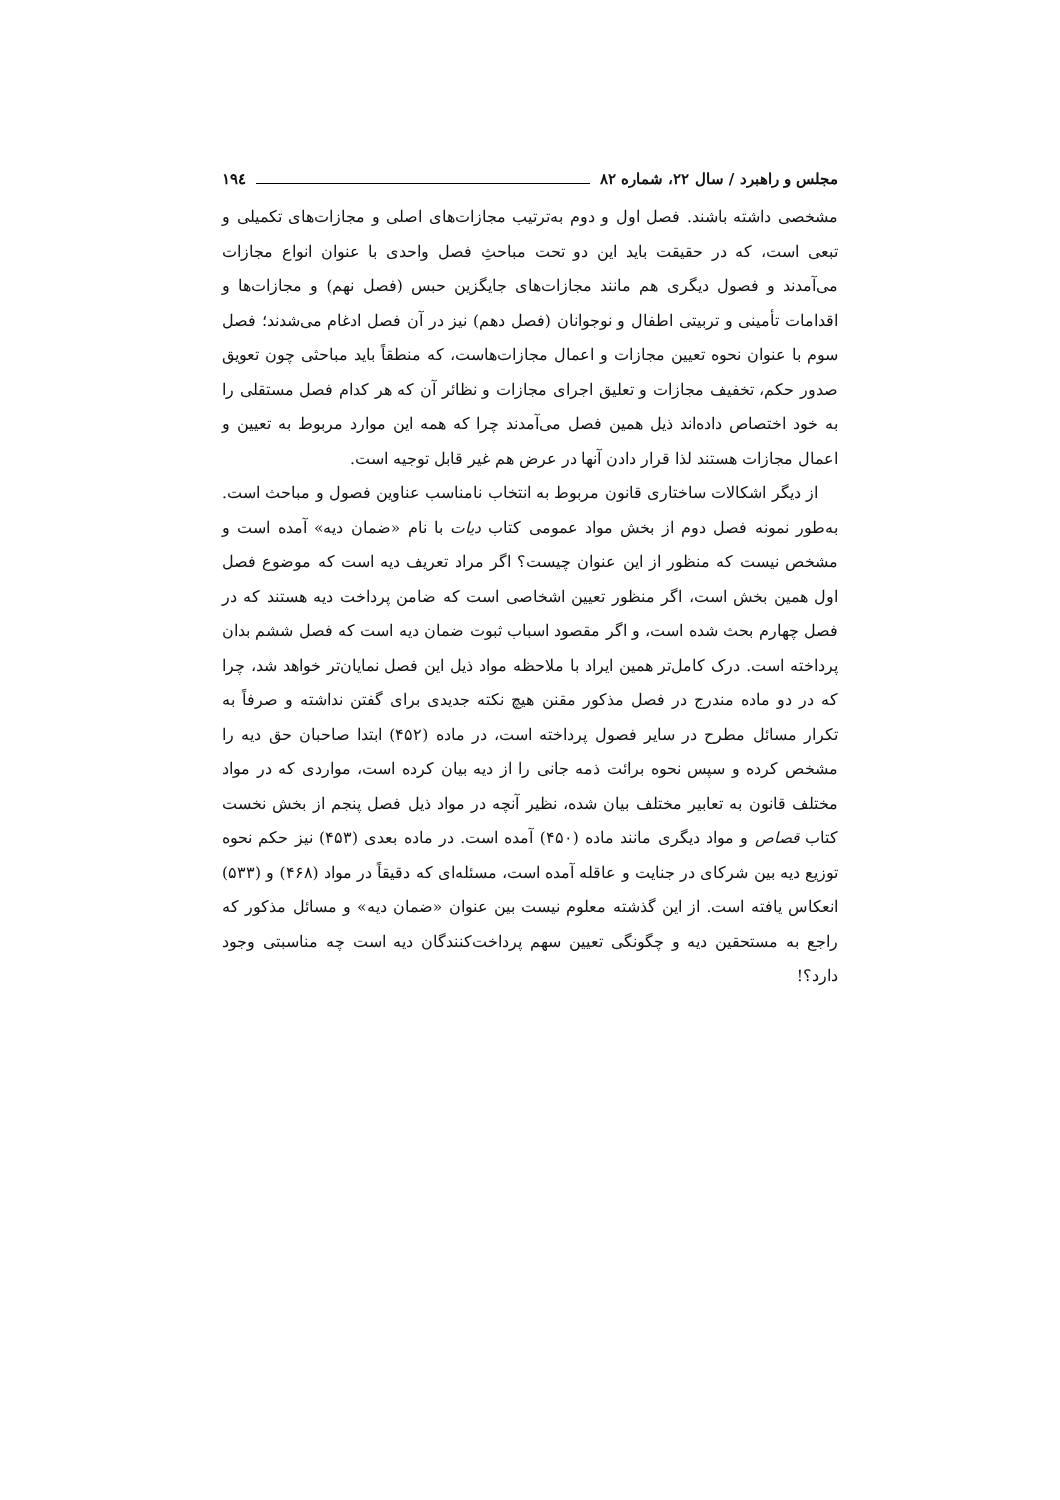مجلس و راهبرد / سال ۲۲، شماره ۸۲ ۱۹٤
مشخصی داشته باشند. فصل اول و دوم به‌ترتیب مجازات‌های اصلی و مجازات‌های تکمیلی و تبعی است، که در حقیقت باید این دو تحت مباحثِ فصل واحدی با عنوان انواع مجازات می‌آمدند و فصول دیگری هم مانند مجازات‌های جایگزین حبس (فصل نهم) و مجازات‌ها و اقدامات تأمینی و تربیتی اطفال و نوجوانان (فصل دهم) نیز در آن فصل ادغام می‌شدند؛ فصل سوم با عنوان نحوه تعیین مجازات و اعمال مجازات‌هاست، که منطقاً باید مباحثی چون تعویق صدور حکم، تخفیف مجازات و تعلیق اجرای مجازات و نظائر آن که هر کدام فصل مستقلی را به خود اختصاص داده‌اند ذیل همین فصل می‌آمدند چرا که همه این موارد مربوط به تعیین و اعمال مجازات هستند لذا قرار دادن آنها در عرض هم غیر قابل توجیه است.
از دیگر اشکالات ساختاری قانون مربوط به انتخاب نامناسب عناوین فصول و مباحث است. به‌طور نمونه فصل دوم از بخش مواد عمومی کتاب دیات با نام «ضمان دیه» آمده است و مشخص نیست که منظور از این عنوان چیست؟ اگر مراد تعریف دیه است که موضوع فصل اول همین بخش است، اگر منظور تعیین اشخاصی است که ضامن پرداخت دیه هستند که در فصل چهارم بحث شده است، و اگر مقصود اسباب ثبوت ضمان دیه است که فصل ششم بدان پرداخته است. درک کامل‌تر همین ایراد با ملاحظه مواد ذیل این فصل نمایان‌تر خواهد شد، چرا که در دو ماده مندرج در فصل مذکور مقنن هیچ نکته جدیدی برای گفتن نداشته و صرفاً به تکرار مسائل مطرح در سایر فصول پرداخته است، در ماده (۴۵۲) ابتدا صاحبان حق دیه را مشخص کرده و سپس نحوه برائت ذمه جانی را از دیه بیان کرده است، مواردی که در مواد مختلف قانون به تعابیر مختلف بیان شده، نظیر آنچه در مواد ذیل فصل پنجم از بخش نخست کتاب قصاص و مواد دیگری مانند ماده (۴۵۰) آمده است. در ماده بعدی (۴۵۳) نیز حکم نحوه توزیع دیه بین شرکای در جنایت و عاقله آمده است، مسئله‌ای که دقیقاً در مواد (۴۶۸) و (۵۳۳) انعکاس یافته است. از این گذشته معلوم نیست بین عنوان «ضمان دیه» و مسائل مذکور که راجع به مستحقین دیه و چگونگی تعیین سهم پرداخت‌کنندگان دیه است چه مناسبتی وجود دارد؟!